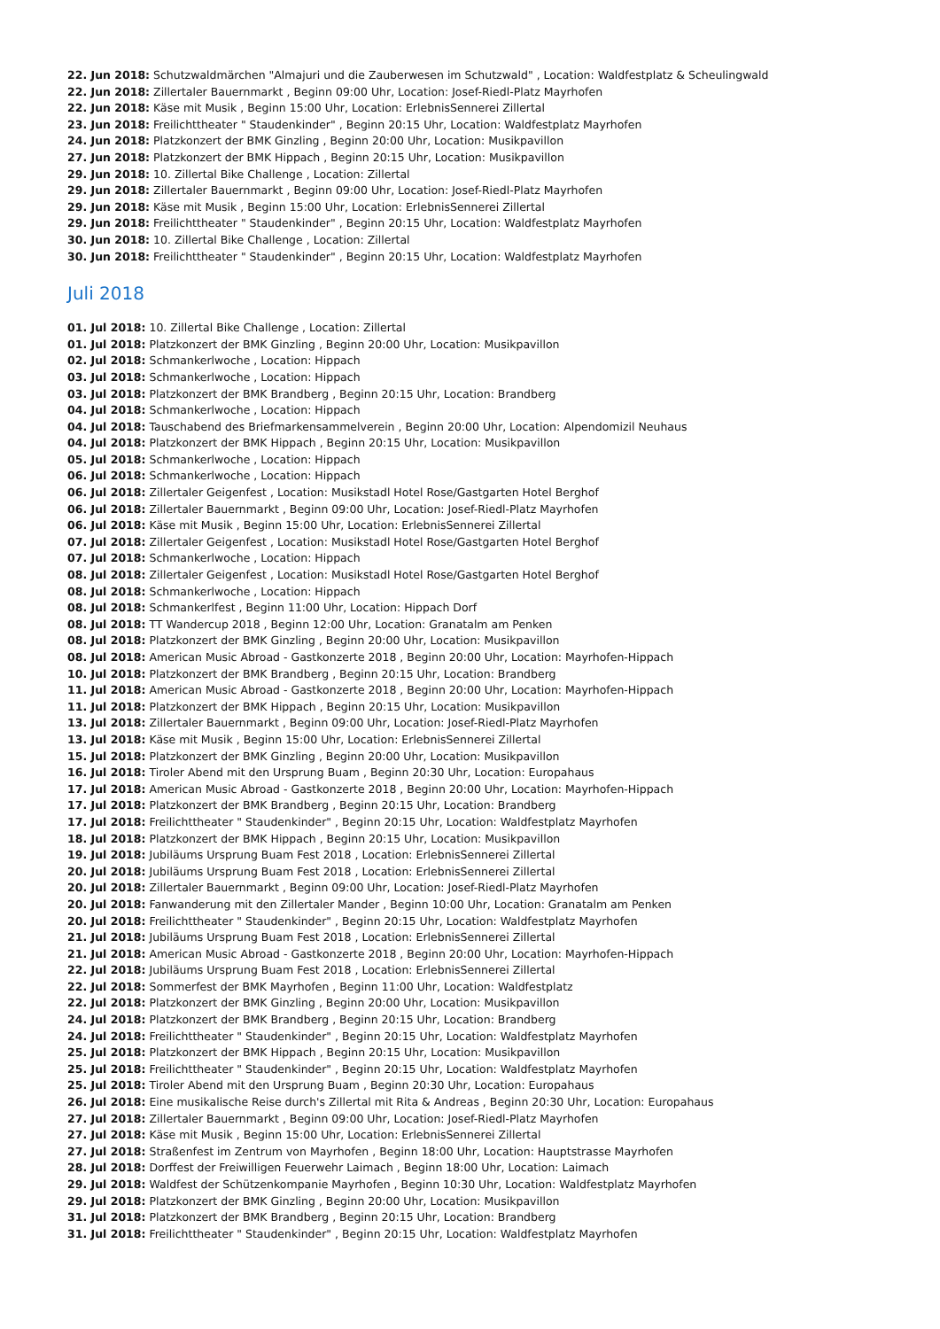22. Jun 2018: Schutzwaldmärchen "Almajuri und die Zauberwesen im Schutzwald" , Location: Waldfestplatz & Scheulingwald
22. Jun 2018: Zillertaler Bauernmarkt , Beginn 09:00 Uhr, Location: Josef-Riedl-Platz Mayrhofen
22. Jun 2018: Käse mit Musik , Beginn 15:00 Uhr, Location: ErlebnisSennerei Zillertal
23. Jun 2018: Freilichttheater " Staudenkinder" , Beginn 20:15 Uhr, Location: Waldfestplatz Mayrhofen
24. Jun 2018: Platzkonzert der BMK Ginzling , Beginn 20:00 Uhr, Location: Musikpavillon
27. Jun 2018: Platzkonzert der BMK Hippach , Beginn 20:15 Uhr, Location: Musikpavillon
29. Jun 2018: 10. Zillertal Bike Challenge , Location: Zillertal
29. Jun 2018: Zillertaler Bauernmarkt , Beginn 09:00 Uhr, Location: Josef-Riedl-Platz Mayrhofen
29. Jun 2018: Käse mit Musik , Beginn 15:00 Uhr, Location: ErlebnisSennerei Zillertal
29. Jun 2018: Freilichttheater " Staudenkinder" , Beginn 20:15 Uhr, Location: Waldfestplatz Mayrhofen
30. Jun 2018: 10. Zillertal Bike Challenge , Location: Zillertal
30. Jun 2018: Freilichttheater " Staudenkinder" , Beginn 20:15 Uhr, Location: Waldfestplatz Mayrhofen
Juli 2018
01. Jul 2018: 10. Zillertal Bike Challenge , Location: Zillertal
01. Jul 2018: Platzkonzert der BMK Ginzling , Beginn 20:00 Uhr, Location: Musikpavillon
02. Jul 2018: Schmankerlwoche , Location: Hippach
03. Jul 2018: Schmankerlwoche , Location: Hippach
03. Jul 2018: Platzkonzert der BMK Brandberg , Beginn 20:15 Uhr, Location: Brandberg
04. Jul 2018: Schmankerlwoche , Location: Hippach
04. Jul 2018: Tauschabend des Briefmarkensammelverein , Beginn 20:00 Uhr, Location: Alpendomizil Neuhaus
04. Jul 2018: Platzkonzert der BMK Hippach , Beginn 20:15 Uhr, Location: Musikpavillon
05. Jul 2018: Schmankerlwoche , Location: Hippach
06. Jul 2018: Schmankerlwoche , Location: Hippach
06. Jul 2018: Zillertaler Geigenfest , Location: Musikstadl Hotel Rose/Gastgarten Hotel Berghof
06. Jul 2018: Zillertaler Bauernmarkt , Beginn 09:00 Uhr, Location: Josef-Riedl-Platz Mayrhofen
06. Jul 2018: Käse mit Musik , Beginn 15:00 Uhr, Location: ErlebnisSennerei Zillertal
07. Jul 2018: Zillertaler Geigenfest , Location: Musikstadl Hotel Rose/Gastgarten Hotel Berghof
07. Jul 2018: Schmankerlwoche , Location: Hippach
08. Jul 2018: Zillertaler Geigenfest , Location: Musikstadl Hotel Rose/Gastgarten Hotel Berghof
08. Jul 2018: Schmankerlwoche , Location: Hippach
08. Jul 2018: Schmankerlfest , Beginn 11:00 Uhr, Location: Hippach Dorf
08. Jul 2018: TT Wandercup 2018 , Beginn 12:00 Uhr, Location: Granatalm am Penken
08. Jul 2018: Platzkonzert der BMK Ginzling , Beginn 20:00 Uhr, Location: Musikpavillon
08. Jul 2018: American Music Abroad - Gastkonzerte 2018 , Beginn 20:00 Uhr, Location: Mayrhofen-Hippach
10. Jul 2018: Platzkonzert der BMK Brandberg , Beginn 20:15 Uhr, Location: Brandberg
11. Jul 2018: American Music Abroad - Gastkonzerte 2018 , Beginn 20:00 Uhr, Location: Mayrhofen-Hippach
11. Jul 2018: Platzkonzert der BMK Hippach , Beginn 20:15 Uhr, Location: Musikpavillon
13. Jul 2018: Zillertaler Bauernmarkt , Beginn 09:00 Uhr, Location: Josef-Riedl-Platz Mayrhofen
13. Jul 2018: Käse mit Musik , Beginn 15:00 Uhr, Location: ErlebnisSennerei Zillertal
15. Jul 2018: Platzkonzert der BMK Ginzling , Beginn 20:00 Uhr, Location: Musikpavillon
16. Jul 2018: Tiroler Abend mit den Ursprung Buam , Beginn 20:30 Uhr, Location: Europahaus
17. Jul 2018: American Music Abroad - Gastkonzerte 2018 , Beginn 20:00 Uhr, Location: Mayrhofen-Hippach
17. Jul 2018: Platzkonzert der BMK Brandberg , Beginn 20:15 Uhr, Location: Brandberg
17. Jul 2018: Freilichttheater " Staudenkinder" , Beginn 20:15 Uhr, Location: Waldfestplatz Mayrhofen
18. Jul 2018: Platzkonzert der BMK Hippach , Beginn 20:15 Uhr, Location: Musikpavillon
19. Jul 2018: Jubiläums Ursprung Buam Fest 2018 , Location: ErlebnisSennerei Zillertal
20. Jul 2018: Jubiläums Ursprung Buam Fest 2018 , Location: ErlebnisSennerei Zillertal
20. Jul 2018: Zillertaler Bauernmarkt , Beginn 09:00 Uhr, Location: Josef-Riedl-Platz Mayrhofen
20. Jul 2018: Fanwanderung mit den Zillertaler Mander , Beginn 10:00 Uhr, Location: Granatalm am Penken
20. Jul 2018: Freilichttheater " Staudenkinder" , Beginn 20:15 Uhr, Location: Waldfestplatz Mayrhofen
21. Jul 2018: Jubiläums Ursprung Buam Fest 2018 , Location: ErlebnisSennerei Zillertal
21. Jul 2018: American Music Abroad - Gastkonzerte 2018 , Beginn 20:00 Uhr, Location: Mayrhofen-Hippach
22. Jul 2018: Jubiläums Ursprung Buam Fest 2018 , Location: ErlebnisSennerei Zillertal
22. Jul 2018: Sommerfest der BMK Mayrhofen , Beginn 11:00 Uhr, Location: Waldfestplatz
22. Jul 2018: Platzkonzert der BMK Ginzling , Beginn 20:00 Uhr, Location: Musikpavillon
24. Jul 2018: Platzkonzert der BMK Brandberg , Beginn 20:15 Uhr, Location: Brandberg
24. Jul 2018: Freilichttheater " Staudenkinder" , Beginn 20:15 Uhr, Location: Waldfestplatz Mayrhofen
25. Jul 2018: Platzkonzert der BMK Hippach , Beginn 20:15 Uhr, Location: Musikpavillon
25. Jul 2018: Freilichttheater " Staudenkinder" , Beginn 20:15 Uhr, Location: Waldfestplatz Mayrhofen
25. Jul 2018: Tiroler Abend mit den Ursprung Buam , Beginn 20:30 Uhr, Location: Europahaus
26. Jul 2018: Eine musikalische Reise durch's Zillertal mit Rita & Andreas , Beginn 20:30 Uhr, Location: Europahaus
27. Jul 2018: Zillertaler Bauernmarkt , Beginn 09:00 Uhr, Location: Josef-Riedl-Platz Mayrhofen
27. Jul 2018: Käse mit Musik , Beginn 15:00 Uhr, Location: ErlebnisSennerei Zillertal
27. Jul 2018: Straßenfest im Zentrum von Mayrhofen , Beginn 18:00 Uhr, Location: Hauptstrasse Mayrhofen
28. Jul 2018: Dorffest der Freiwilligen Feuerwehr Laimach , Beginn 18:00 Uhr, Location: Laimach
29. Jul 2018: Waldfest der Schützenkompanie Mayrhofen , Beginn 10:30 Uhr, Location: Waldfestplatz Mayrhofen
29. Jul 2018: Platzkonzert der BMK Ginzling , Beginn 20:00 Uhr, Location: Musikpavillon
31. Jul 2018: Platzkonzert der BMK Brandberg , Beginn 20:15 Uhr, Location: Brandberg
31. Jul 2018: Freilichttheater " Staudenkinder" , Beginn 20:15 Uhr, Location: Waldfestplatz Mayrhofen